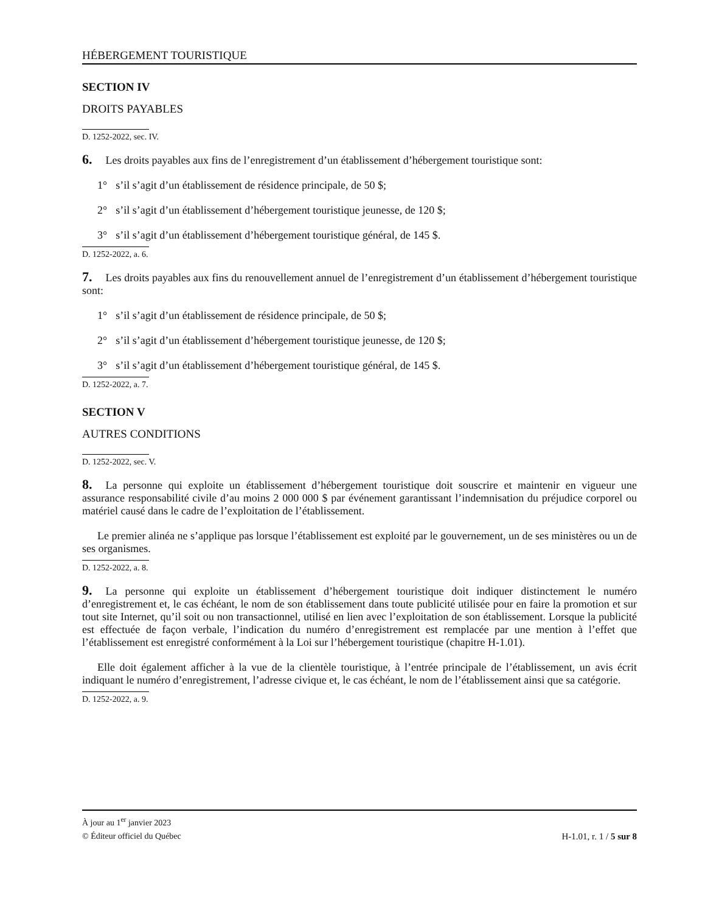HÉBERGEMENT TOURISTIQUE
SECTION IV
DROITS PAYABLES
D. 1252-2022, sec. IV.
6. Les droits payables aux fins de l’enregistrement d’un établissement d’hébergement touristique sont:
1° s’il s’agit d’un établissement de résidence principale, de 50 $;
2° s’il s’agit d’un établissement d’hébergement touristique jeunesse, de 120 $;
3° s’il s’agit d’un établissement d’hébergement touristique général, de 145 $.
D. 1252-2022, a. 6.
7. Les droits payables aux fins du renouvellement annuel de l’enregistrement d’un établissement d’hébergement touristique sont:
1° s’il s’agit d’un établissement de résidence principale, de 50 $;
2° s’il s’agit d’un établissement d’hébergement touristique jeunesse, de 120 $;
3° s’il s’agit d’un établissement d’hébergement touristique général, de 145 $.
D. 1252-2022, a. 7.
SECTION V
AUTRES CONDITIONS
D. 1252-2022, sec. V.
8. La personne qui exploite un établissement d’hébergement touristique doit souscrire et maintenir en vigueur une assurance responsabilité civile d’au moins 2 000 000 $ par événement garantissant l’indemnisation du préjudice corporel ou matériel causé dans le cadre de l’exploitation de l’établissement.
Le premier alinéa ne s’applique pas lorsque l’établissement est exploité par le gouvernement, un de ses ministères ou un de ses organismes.
D. 1252-2022, a. 8.
9. La personne qui exploite un établissement d’hébergement touristique doit indiquer distinctement le numéro d’enregistrement et, le cas échéant, le nom de son établissement dans toute publicité utilisée pour en faire la promotion et sur tout site Internet, qu’il soit ou non transactionnel, utilisé en lien avec l’exploitation de son établissement. Lorsque la publicité est effectuée de façon verbale, l’indication du numéro d’enregistrement est remplacée par une mention à l’effet que l’établissement est enregistré conformément à la Loi sur l’hébergement touristique (chapitre H-1.01).
Elle doit également afficher à la vue de la clientèle touristique, à l’entrée principale de l’établissement, un avis écrit indiquant le numéro d’enregistrement, l’adresse civique et, le cas échéant, le nom de l’établissement ainsi que sa catégorie.
D. 1252-2022, a. 9.
À jour au 1<sup>er</sup> janvier 2023
© Éditeur officiel du Québec H-1.01, r. 1 / 5 sur 8